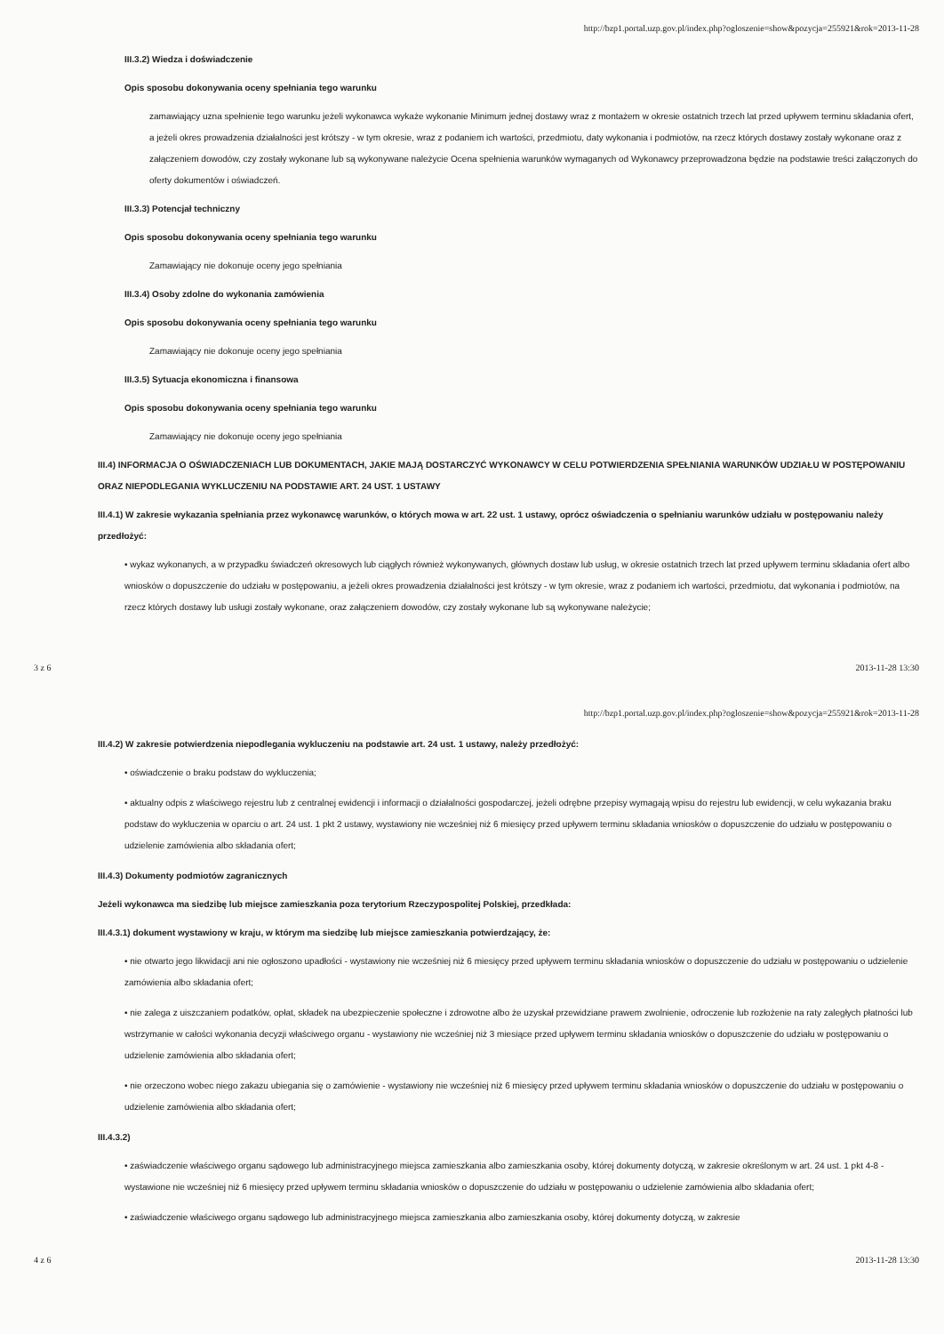http://bzp1.portal.uzp.gov.pl/index.php?ogloszenie=show&pozycja=255921&rok=2013-11-28
III.3.2) Wiedza i doświadczenie
Opis sposobu dokonywania oceny spełniania tego warunku
zamawiający uzna spełnienie tego warunku jeżeli wykonawca wykaże wykonanie Minimum jednej dostawy wraz z montażem w okresie ostatnich trzech lat przed upływem terminu składania ofert, a jeżeli okres prowadzenia działalności jest krótszy - w tym okresie, wraz z podaniem ich wartości, przedmiotu, daty wykonania i podmiotów, na rzecz których dostawy zostały wykonane oraz z załączeniem dowodów, czy zostały wykonane lub są wykonywane należycie Ocena spełnienia warunków wymaganych od Wykonawcy przeprowadzona będzie na podstawie treści załączonych do oferty dokumentów i oświadczeń.
III.3.3) Potencjał techniczny
Opis sposobu dokonywania oceny spełniania tego warunku
Zamawiający nie dokonuje oceny jego spełniania
III.3.4) Osoby zdolne do wykonania zamówienia
Opis sposobu dokonywania oceny spełniania tego warunku
Zamawiający nie dokonuje oceny jego spełniania
III.3.5) Sytuacja ekonomiczna i finansowa
Opis sposobu dokonywania oceny spełniania tego warunku
Zamawiający nie dokonuje oceny jego spełniania
III.4) INFORMACJA O OŚWIADCZENIACH LUB DOKUMENTACH, JAKIE MAJĄ DOSTARCZYĆ WYKONAWCY W CELU POTWIERDZENIA SPEŁNIANIA WARUNKÓW UDZIAŁU W POSTĘPOWANIU ORAZ NIEPODLEGANIA WYKLUCZENIU NA PODSTAWIE ART. 24 UST. 1 USTAWY
III.4.1) W zakresie wykazania spełniania przez wykonawcę warunków, o których mowa w art. 22 ust. 1 ustawy, oprócz oświadczenia o spełnianiu warunków udziału w postępowaniu należy przedłożyć:
• wykaz wykonanych, a w przypadku świadczeń okresowych lub ciągłych również wykonywanych, głównych dostaw lub usług, w okresie ostatnich trzech lat przed upływem terminu składania ofert albo wniosków o dopuszczenie do udziału w postępowaniu, a jeżeli okres prowadzenia działalności jest krótszy - w tym okresie, wraz z podaniem ich wartości, przedmiotu, dat wykonania i podmiotów, na rzecz których dostawy lub usługi zostały wykonane, oraz załączeniem dowodów, czy zostały wykonane lub są wykonywane należycie;
3 z 6 2013-11-28 13:30
http://bzp1.portal.uzp.gov.pl/index.php?ogloszenie=show&pozycja=255921&rok=2013-11-28
III.4.2) W zakresie potwierdzenia niepodlegania wykluczeniu na podstawie art. 24 ust. 1 ustawy, należy przedłożyć:
• oświadczenie o braku podstaw do wykluczenia;
• aktualny odpis z właściwego rejestru lub z centralnej ewidencji i informacji o działalności gospodarczej, jeżeli odrębne przepisy wymagają wpisu do rejestru lub ewidencji, w celu wykazania braku podstaw do wykluczenia w oparciu o art. 24 ust. 1 pkt 2 ustawy, wystawiony nie wcześniej niż 6 miesięcy przed upływem terminu składania wniosków o dopuszczenie do udziału w postępowaniu o udzielenie zamówienia albo składania ofert;
III.4.3) Dokumenty podmiotów zagranicznych
Jeżeli wykonawca ma siedzibę lub miejsce zamieszkania poza terytorium Rzeczypospolitej Polskiej, przedkłada:
III.4.3.1) dokument wystawiony w kraju, w którym ma siedzibę lub miejsce zamieszkania potwierdzający, że:
• nie otwarto jego likwidacji ani nie ogłoszono upadłości - wystawiony nie wcześniej niż 6 miesięcy przed upływem terminu składania wniosków o dopuszczenie do udziału w postępowaniu o udzielenie zamówienia albo składania ofert;
• nie zalega z uiszczaniem podatków, opłat, składek na ubezpieczenie społeczne i zdrowotne albo że uzyskał przewidziane prawem zwolnienie, odroczenie lub rozłożenie na raty zaległych płatności lub wstrzymanie w całości wykonania decyzji właściwego organu - wystawiony nie wcześniej niż 3 miesiące przed upływem terminu składania wniosków o dopuszczenie do udziału w postępowaniu o udzielenie zamówienia albo składania ofert;
• nie orzeczono wobec niego zakazu ubiegania się o zamówienie - wystawiony nie wcześniej niż 6 miesięcy przed upływem terminu składania wniosków o dopuszczenie do udziału w postępowaniu o udzielenie zamówienia albo składania ofert;
III.4.3.2)
• zaświadczenie właściwego organu sądowego lub administracyjnego miejsca zamieszkania albo zamieszkania osoby, której dokumenty dotyczą, w zakresie określonym w art. 24 ust. 1 pkt 4-8 - wystawione nie wcześniej niż 6 miesięcy przed upływem terminu składania wniosków o dopuszczenie do udziału w postępowaniu o udzielenie zamówienia albo składania ofert;
• zaświadczenie właściwego organu sądowego lub administracyjnego miejsca zamieszkania albo zamieszkania osoby, której dokumenty dotyczą, w zakresie
4 z 6 2013-11-28 13:30